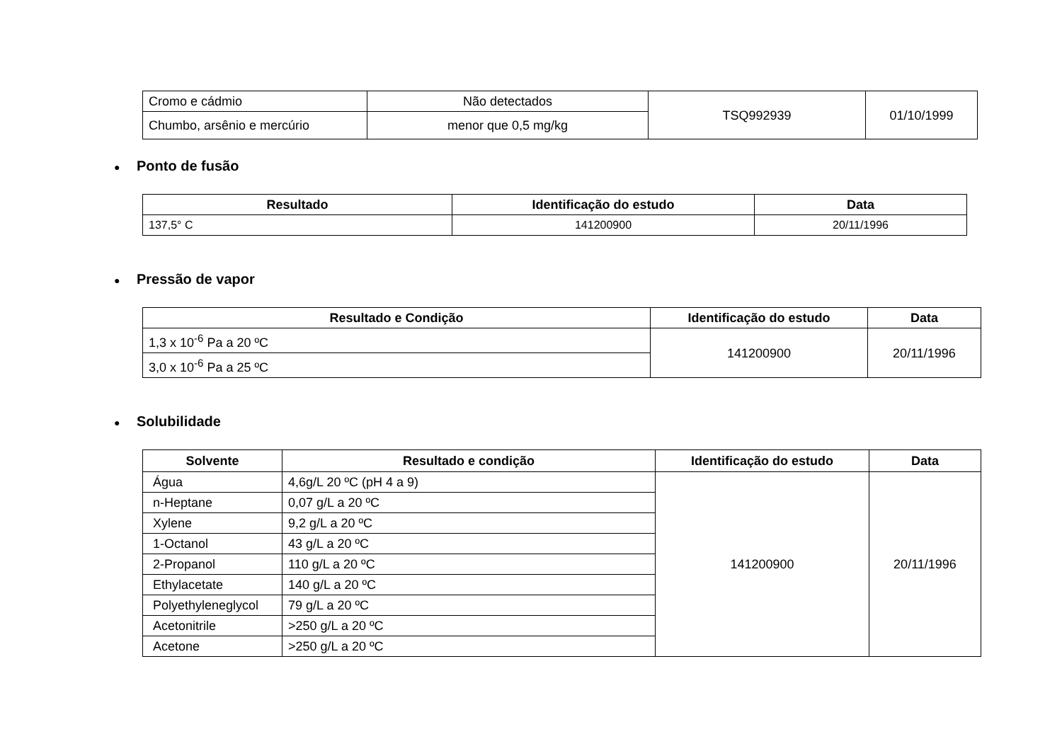| Cromo e cádmio | Não detectados | TSQ992939 | 01/10/1999 |
| Chumbo, arsênio e mercúrio | menor que 0,5 mg/kg | | |
● Ponto de fusão
| Resultado | Identificação do estudo | Data |
| --- | --- | --- |
| 137,5° C | 141200900 | 20/11/1996 |
● Pressão de vapor
| Resultado e Condição | Identificação do estudo | Data |
| --- | --- | --- |
| 1,3 x 10<sup>-6</sup> Pa a 20 ºC | 141200900 | 20/11/1996 |
| 3,0 x 10<sup>-6</sup> Pa a 25 ºC | | |
● Solubilidade
| Solvente | Resultado e condição | Identificação do estudo | Data |
| --- | --- | --- | --- |
| Água | 4,6g/L 20 ºC (pH 4 a 9) | 141200900 | 20/11/1996 |
| n-Heptane | 0,07 g/L a 20 ºC | | |
| Xylene | 9,2 g/L a 20 ºC | | |
| 1-Octanol | 43 g/L a 20 ºC | | |
| 2-Propanol | 110 g/L a 20 ºC | | |
| Ethylacetate | 140 g/L a 20 ºC | | |
| Polyethyleneglycol | 79 g/L a 20 ºC | | |
| Acetonitrile | >250 g/L a 20 ºC | | |
| Acetone | >250 g/L a 20 ºC | | |